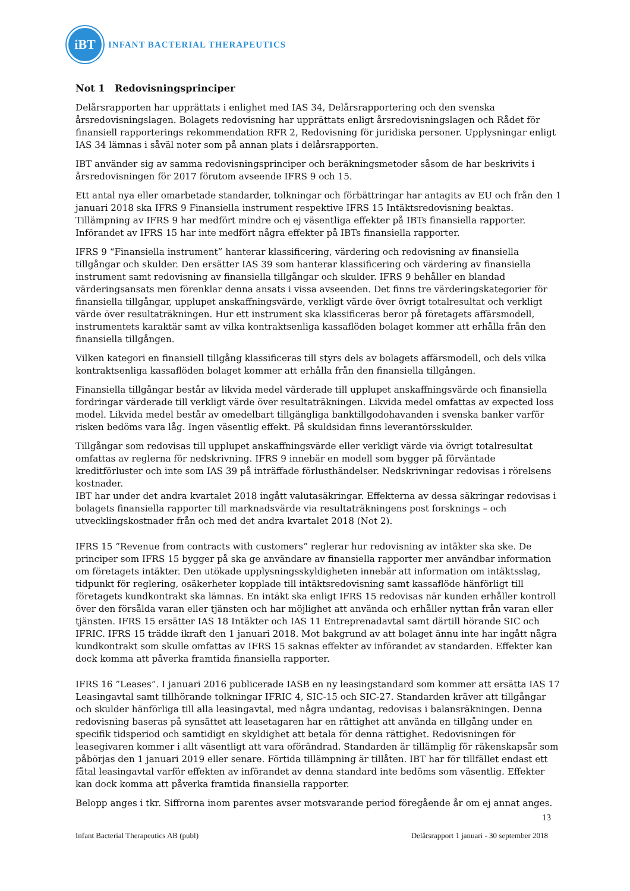iBT
INFANT BACTERIAL THERAPEUTICS
Not 1 Redovisningsprinciper
Delårsrapporten har upprättats i enlighet med IAS 34, Delårsrapportering och den svenska årsredovisningslagen. Bolagets redovisning har upprättats enligt årsredovisningslagen och Rådet för finansiell rapporterings rekommendation RFR 2, Redovisning för juridiska personer. Upplysningar enligt IAS 34 lämnas i såväl noter som på annan plats i delårsrapporten.
IBT använder sig av samma redovisningsprinciper och beräkningsmetoder såsom de har beskrivits i årsredovisningen för 2017 förutom avseende IFRS 9 och 15.
Ett antal nya eller omarbetade standarder, tolkningar och förbättringar har antagits av EU och från den 1 januari 2018 ska IFRS 9 Finansiella instrument respektive IFRS 15 Intäktsredovisning beaktas. Tillämpning av IFRS 9 har medfört mindre och ej väsentliga effekter på IBTs finansiella rapporter. Införandet av IFRS 15 har inte medfört några effekter på IBTs finansiella rapporter.
IFRS 9 “Finansiella instrument” hanterar klassificering, värdering och redovisning av finansiella tillgångar och skulder. Den ersätter IAS 39 som hanterar klassificering och värdering av finansiella instrument samt redovisning av finansiella tillgångar och skulder. IFRS 9 behåller en blandad värderingsansats men förenklar denna ansats i vissa avseenden. Det finns tre värderingskategorier för finansiella tillgångar, upplupet anskaffningsvärde, verkligt värde över övrigt totalresultat och verkligt värde över resultaträkningen. Hur ett instrument ska klassificeras beror på företagets affärsmodell, instrumentets karaktär samt av vilka kontraktsenliga kassaflöden bolaget kommer att erhålla från den finansiella tillgången.
Vilken kategori en finansiell tillgång klassificeras till styrs dels av bolagets affärsmodell, och dels vilka kontraktsenliga kassaflöden bolaget kommer att erhålla från den finansiella tillgången.
Finansiella tillgångar består av likvida medel värderade till upplupet anskaffningsvärde och finansiella fordringar värderade till verkligt värde över resultaträkningen. Likvida medel omfattas av expected loss model. Likvida medel består av omedelbart tillgängliga banktillgodohavanden i svenska banker varför risken bedöms vara låg. Ingen väsentlig effekt. På skuldsidan finns leverantörsskulder.
Tillgångar som redovisas till upplupet anskaffningsvärde eller verkligt värde via övrigt totalresultat omfattas av reglerna för nedskrivning. IFRS 9 innebär en modell som bygger på förväntade kreditförluster och inte som IAS 39 på inträffade förlusthändelser. Nedskrivningar redovisas i rörelsens kostnader.
IBT har under det andra kvartalet 2018 ingått valutasäkringar. Effekterna av dessa säkringar redovisas i bolagets finansiella rapporter till marknadsvärde via resultaträkningens post forsknings – och utvecklingskostnader från och med det andra kvartalet 2018 (Not 2).
IFRS 15 ”Revenue from contracts with customers” reglerar hur redovisning av intäkter ska ske. De principer som IFRS 15 bygger på ska ge användare av finansiella rapporter mer användbar information om företagets intäkter. Den utökade upplysningsskyldigheten innebär att information om intäktsslag, tidpunkt för reglering, osäkerheter kopplade till intäktsredovisning samt kassaflöde hänförligt till företagets kundkontrakt ska lämnas. En intäkt ska enligt IFRS 15 redovisas när kunden erhåller kontroll över den försålda varan eller tjänsten och har möjlighet att använda och erhåller nyttan från varan eller tjänsten. IFRS 15 ersätter IAS 18 Intäkter och IAS 11 Entreprenadavtal samt därtill hörande SIC och IFRIC. IFRS 15 trädde ikraft den 1 januari 2018. Mot bakgrund av att bolaget ännu inte har ingått några kundkontrakt som skulle omfattas av IFRS 15 saknas effekter av införandet av standarden. Effekter kan dock komma att påverka framtida finansiella rapporter.
IFRS 16 ”Leases”. I januari 2016 publicerade IASB en ny leasingstandard som kommer att ersätta IAS 17 Leasingavtal samt tillhörande tolkningar IFRIC 4, SIC-15 och SIC-27. Standarden kräver att tillgångar och skulder hänförliga till alla leasingavtal, med några undantag, redovisas i balansräkningen. Denna redovisning baseras på synsättet att leasetagaren har en rättighet att använda en tillgång under en specifik tidsperiod och samtidigt en skyldighet att betala för denna rättighet. Redovisningen för leasegivaren kommer i allt väsentligt att vara oförändrad. Standarden är tillämplig för räkenskapsår som påbörjas den 1 januari 2019 eller senare. Förtida tillämpning är tillåten. IBT har för tillfället endast ett fåtal leasingavtal varför effekten av införandet av denna standard inte bedöms som väsentlig. Effekter kan dock komma att påverka framtida finansiella rapporter.
Belopp anges i tkr. Siffrorna inom parentes avser motsvarande period föregående år om ej annat anges.
13
Infant Bacterial Therapeutics AB (publ) Delårsrapport 1 januari - 30 september 2018